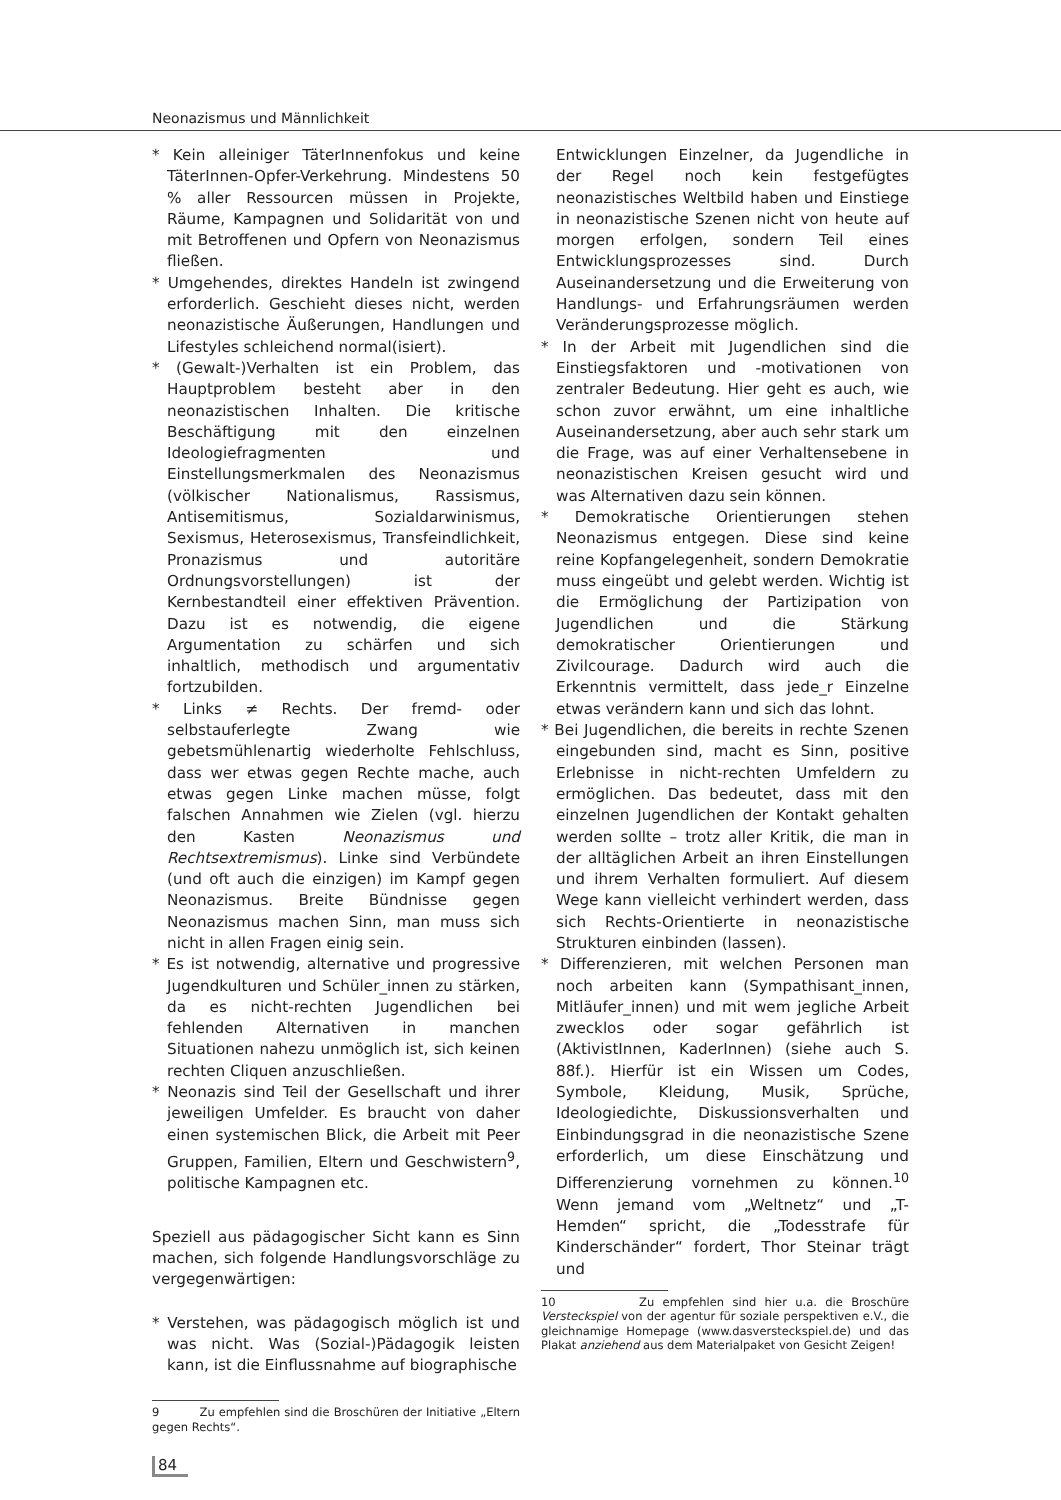Neonazismus und Männlichkeit
* Kein alleiniger TäterInnenfokus und keine TäterInnen-Opfer-Verkehrung. Mindestens 50 % aller Ressourcen müssen in Projekte, Räume, Kampagnen und Solidarität von und mit Betroffenen und Opfern von Neonazismus fließen.
* Umgehendes, direktes Handeln ist zwingend erforderlich. Geschieht dieses nicht, werden neonazistische Äußerungen, Handlungen und Lifestyles schleichend normal(isiert).
* (Gewalt-)Verhalten ist ein Problem, das Hauptproblem besteht aber in den neonazistischen Inhalten. Die kritische Beschäftigung mit den einzelnen Ideologiefragmenten und Einstellungsmerkmalen des Neonazismus (völkischer Nationalismus, Rassismus, Antisemitismus, Sozialdarwinismus, Sexismus, Heterosexismus, Transfeindlichkeit, Pronazismus und autoritäre Ordnungsvorstellungen) ist der Kernbestandteil einer effektiven Prävention. Dazu ist es notwendig, die eigene Argumentation zu schärfen und sich inhaltlich, methodisch und argumentativ fortzubilden.
* Links ≠ Rechts. Der fremd- oder selbstauferlegte Zwang wie gebetsmühlenartig wiederholte Fehlschluss, dass wer etwas gegen Rechte mache, auch etwas gegen Linke machen müsse, folgt falschen Annahmen wie Zielen (vgl. hierzu den Kasten Neonazismus und Rechtsextremismus). Linke sind Verbündete (und oft auch die einzigen) im Kampf gegen Neonazismus. Breite Bündnisse gegen Neonazismus machen Sinn, man muss sich nicht in allen Fragen einig sein.
* Es ist notwendig, alternative und progressive Jugendkulturen und Schüler_innen zu stärken, da es nicht-rechten Jugendlichen bei fehlenden Alternativen in manchen Situationen nahezu unmöglich ist, sich keinen rechten Cliquen anzuschließen.
* Neonazis sind Teil der Gesellschaft und ihrer jeweiligen Umfelder. Es braucht von daher einen systemischen Blick, die Arbeit mit Peer Gruppen, Familien, Eltern und Geschwistern<sup>9</sup>, politische Kampagnen etc.
Speziell aus pädagogischer Sicht kann es Sinn machen, sich folgende Handlungsvorschläge zu vergegenwärtigen:
* Verstehen, was pädagogisch möglich ist und was nicht. Was (Sozial-)Pädagogik leisten kann, ist die Einflussnahme auf biographische
9 Zu empfehlen sind die Broschüren der Initiative „Eltern gegen Rechts“.
Entwicklungen Einzelner, da Jugendliche in der Regel noch kein festgefügtes neonazistisches Weltbild haben und Einstiege in neonazistische Szenen nicht von heute auf morgen erfolgen, sondern Teil eines Entwicklungsprozesses sind. Durch Auseinandersetzung und die Erweiterung von Handlungs- und Erfahrungsräumen werden Veränderungsprozesse möglich.
* In der Arbeit mit Jugendlichen sind die Einstiegsfaktoren und -motivationen von zentraler Bedeutung. Hier geht es auch, wie schon zuvor erwähnt, um eine inhaltliche Auseinandersetzung, aber auch sehr stark um die Frage, was auf einer Verhaltensebene in neonazistischen Kreisen gesucht wird und was Alternativen dazu sein können.
* Demokratische Orientierungen stehen Neonazismus entgegen. Diese sind keine reine Kopfangelegenheit, sondern Demokratie muss eingeübt und gelebt werden. Wichtig ist die Ermöglichung der Partizipation von Jugendlichen und die Stärkung demokratischer Orientierungen und Zivilcourage. Dadurch wird auch die Erkenntnis vermittelt, dass jede_r Einzelne etwas verändern kann und sich das lohnt.
* Bei Jugendlichen, die bereits in rechte Szenen eingebunden sind, macht es Sinn, positive Erlebnisse in nicht-rechten Umfeldern zu ermöglichen. Das bedeutet, dass mit den einzelnen Jugendlichen der Kontakt gehalten werden sollte – trotz aller Kritik, die man in der alltäglichen Arbeit an ihren Einstellungen und ihrem Verhalten formuliert. Auf diesem Wege kann vielleicht verhindert werden, dass sich Rechts-Orientierte in neonazistische Strukturen einbinden (lassen).
* Differenzieren, mit welchen Personen man noch arbeiten kann (Sympathisant_innen, Mitläufer_innen) und mit wem jegliche Arbeit zwecklos oder sogar gefährlich ist (AktivistInnen, KaderInnen) (siehe auch S. 88f.). Hierfür ist ein Wissen um Codes, Symbole, Kleidung, Musik, Sprüche, Ideologiedichte, Diskussionsverhalten und Einbindungsgrad in die neonazistische Szene erforderlich, um diese Einschätzung und Differenzierung vornehmen zu können.<sup>10</sup> Wenn jemand vom „Weltnetz“ und „T-Hemden“ spricht, die „Todesstrafe für Kinderschänder“ fordert, Thor Steinar trägt und
10 Zu empfehlen sind hier u.a. die Broschüre Versteckspiel von der agentur für soziale perspektiven e.V., die gleichnamige Homepage (www.dasversteckspiel.de) und das Plakat anziehend aus dem Materialpaket von Gesicht Zeigen!
84